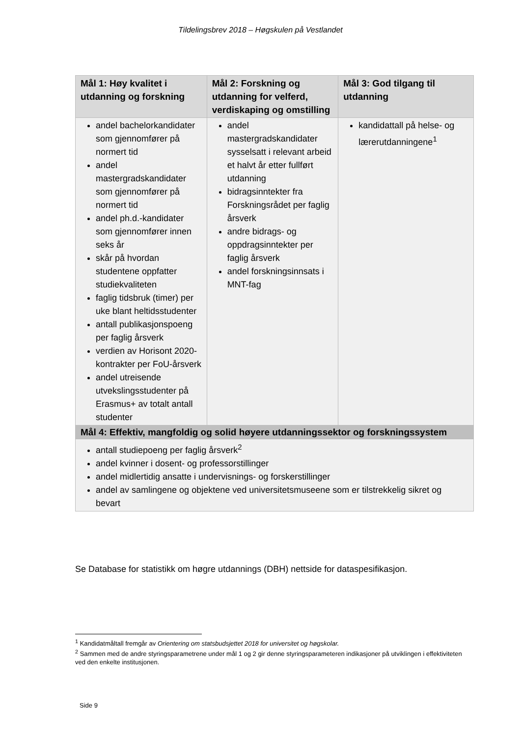Tildelingsbrev 2018 – Høgskulen på Vestlandet
| Mål 1: Høy kvalitet i utdanning og forskning | Mål 2: Forskning og utdanning for velferd, verdiskaping og omstilling | Mål 3: God tilgang til utdanning |
| --- | --- | --- |
| andel bachelorkandidater som gjennomfører på normert tid andel mastergradskandidater som gjennomfører på normert tid andel ph.d.-kandidater som gjennomfører innen seks år skår på hvordan studentene oppfatter studiekvaliteten faglig tidsbruk (timer) per uke blant heltidsstudenter antall publikasjonspoeng per faglig årsverk verdien av Horisont 2020-kontrakter per FoU-årsverk andel utreisende utvekslingsstudenter på Erasmus+ av totalt antall studenter | andel mastergradskandidater sysselsatt i relevant arbeid et halvt år etter fullført utdanning bidragsinntekter fra Forskningsrådet per faglig årsverk andre bidrags- og oppdragsinntekter per faglig årsverk andel forskningsinnsats i MNT-fag | kandidattall på helse- og lærerutdanningene<sup>1</sup> |
| Mål 4: Effektiv, mangfoldig og solid høyere utdanningssektor og forskningssystem | | |
| antall studiepoeng per faglig årsverk<sup>2</sup> andel kvinner i dosent- og professorstillinger andel midlertidig ansatte i undervisnings- og forskerstillinger andel av samlingene og objektene ved universitetsmuseene som er tilstrekkelig sikret og bevart | | |
Se Database for statistikk om høgre utdannings (DBH) nettside for dataspesifikasjon.
<sup>1</sup> Kandidatmåltall fremgår av Orientering om statsbudsjettet 2018 for universitet og høgskolar.
<sup>2</sup> Sammen med de andre styringsparametrene under mål 1 og 2 gir denne styringsparameteren indikasjoner på utviklingen i effektiviteten ved den enkelte institusjonen.
Side 9